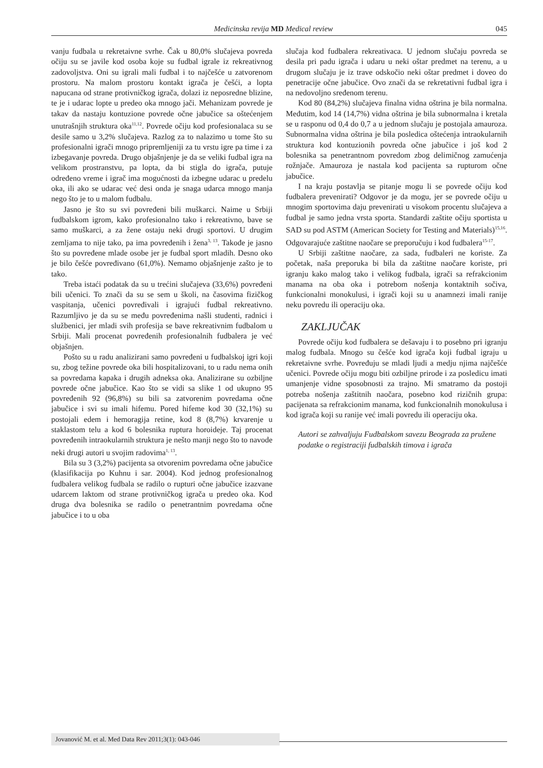Medicinska revija MD Medical review 045
vanju fudbala u rekretaivne svrhe. Čak u 80,0% slučajeva povreda očiju su se javile kod osoba koje su fudbal igrale iz rekreativnog zadovoljstva. Oni su igrali mali fudbal i to najčešće u zatvorenom prostoru. Na malom prostoru kontakt igrača je češći, a lopta napucana od strane protivničkog igrača, dolazi iz neposredne blizine, te je i udarac lopte u predeo oka mnogo jači. Mehanizam povrede je takav da nastaju kontuzione povrede očne jabučice sa oštećenjem unutrašnjih struktura oka<sup>11,12</sup>. Povrede očiju kod profesionalaca su se desile samo u 3,2% slučajeva. Razlog za to nalazimo u tome što su profesionalni igrači mnogo pripremljeniji za tu vrstu igre pa time i za izbegavanje povreda. Drugo objašnjenje je da se veliki fudbal igra na velikom prostranstvu, pa lopta, da bi stigla do igrača, putuje određeno vreme i igrač ima mogućnosti da izbegne udarac u predelu oka, ili ako se udarac već desi onda je snaga udarca mnogo manja nego što je to u malom fudbalu.
Jasno je što su svi povređeni bili muškarci. Naime u Srbiji fudbalskom igrom, kako profesionalno tako i rekreativno, bave se samo muškarci, a za žene ostaju neki drugi sportovi. U drugim zemljama to nije tako, pa ima povređenih i žena<sup>3, 13</sup>. Takođe je jasno što su povređene mlade osobe jer je fudbal sport mladih. Desno oko je bilo češće povređivano (61,0%). Nemamo objašnjenje zašto je to tako.
Treba istaći podatak da su u trećini slučajeva (33,6%) povređeni bili učenici. To znači da su se sem u školi, na časovima fizičkog vaspitanja, učenici povređivali i igrajući fudbal rekreativno. Razumljivo je da su se među povređenima našli studenti, radnici i službenici, jer mladi svih profesija se bave rekreativnim fudbalom u Srbiji. Mali procenat povređenih profesionalnih fudbalera je već objašnjen.
Pošto su u radu analizirani samo povređeni u fudbalskoj igri koji su, zbog težine povrede oka bili hospitalizovani, to u radu nema onih sa povredama kapaka i drugih adneksa oka. Analizirane su ozbiljne povrede očne jabučice. Kao što se vidi sa slike 1 od ukupno 95 povređenih 92 (96,8%) su bili sa zatvorenim povredama očne jabučice i svi su imali hifemu. Pored hifeme kod 30 (32,1%) su postojali edem i hemoragija retine, kod 8 (8,7%) krvarenje u staklastom telu a kod 6 bolesnika ruptura horoideje. Taj procenat povređenih intraokularnih struktura je nešto manji nego što to navode neki drugi autori u svojim radovima<sup>1, 13</sup>.
Bila su 3 (3,2%) pacijenta sa otvorenim povredama očne jabučice (klasifikacija po Kuhnu i sar. 2004). Kod jednog profesionalnog fudbalera velikog fudbala se radilo o rupturi očne jabučice izazvane udarcem laktom od strane protivničkog igrača u predeo oka. Kod druga dva bolesnika se radilo o penetrantnim povredama očne jabučice i to u oba
slučaja kod fudbalera rekreativaca. U jednom slučaju povreda se desila pri padu igrača i udaru u neki oštar predmet na terenu, a u drugom slučaju je iz trave odskočio neki oštar predmet i doveo do penetracije očne jabučice. Ovo znači da se rekretativni fudbal igra i na nedovoljno sređenom terenu.
Kod 80 (84,2%) slučajeva finalna vidna oštrina je bila normalna. Međutim, kod 14 (14,7%) vidna oštrina je bila subnormalna i kretala se u rasponu od 0,4 do 0,7 a u jednom slučaju je postojala amauroza. Subnormalna vidna oštrina je bila posledica oštećenja intraokularnih struktura kod kontuzionih povreda očne jabučice i još kod 2 bolesnika sa penetrantnom povredom zbog delimičnog zamućenja rožnjače. Amauroza je nastala kod pacijenta sa rupturom očne jabučice.
I na kraju postavlja se pitanje mogu li se povrede očiju kod fudbalera prevenirati? Odgovor je da mogu, jer se povrede očiju u mnogim sportovima daju prevenirati u visokom procentu slučajeva a fudbal je samo jedna vrsta sporta. Standardi zaštite očiju sportista u SAD su pod ASTM (American Society for Testing and Materials)<sup>15,16</sup>. Odgovarajuće zaštitne naočare se preporučuju i kod fudbalera<sup>15-17</sup>.
U Srbiji zaštitne naočare, za sada, fudbaleri ne koriste. Za početak, naša preporuka bi bila da zaštitne naočare koriste, pri igranju kako malog tako i velikog fudbala, igrači sa refrakcionim manama na oba oka i potrebom nošenja kontaktnih sočiva, funkcionalni monokulusi, i igrači koji su u anamnezi imali ranije neku povredu ili operaciju oka.
ZAKLJUČAK
Povrede očiju kod fudbalera se dešavaju i to posebno pri igranju malog fudbala. Mnogo su češće kod igrača koji fudbal igraju u rekretaivne svrhe. Povređuju se mladi ljudi a medju njima najčešće učenici. Povrede očiju mogu biti ozbiljne prirode i za posledicu imati umanjenje vidne sposobnosti za trajno. Mi smatramo da postoji potreba nošenja zaštitnih naočara, posebno kod rizičnih grupa: pacijenata sa refrakcionim manama, kod funkcionalnih monokulusa i kod igrača koji su ranije već imali povredu ili operaciju oka.
Autori se zahvaljuju Fudbalskom savezu Beograda za pružene podatke o registraciji fudbalskih timova i igrača
Jovanović M. et al. Med Data Rev 2011;3(1): 043-046